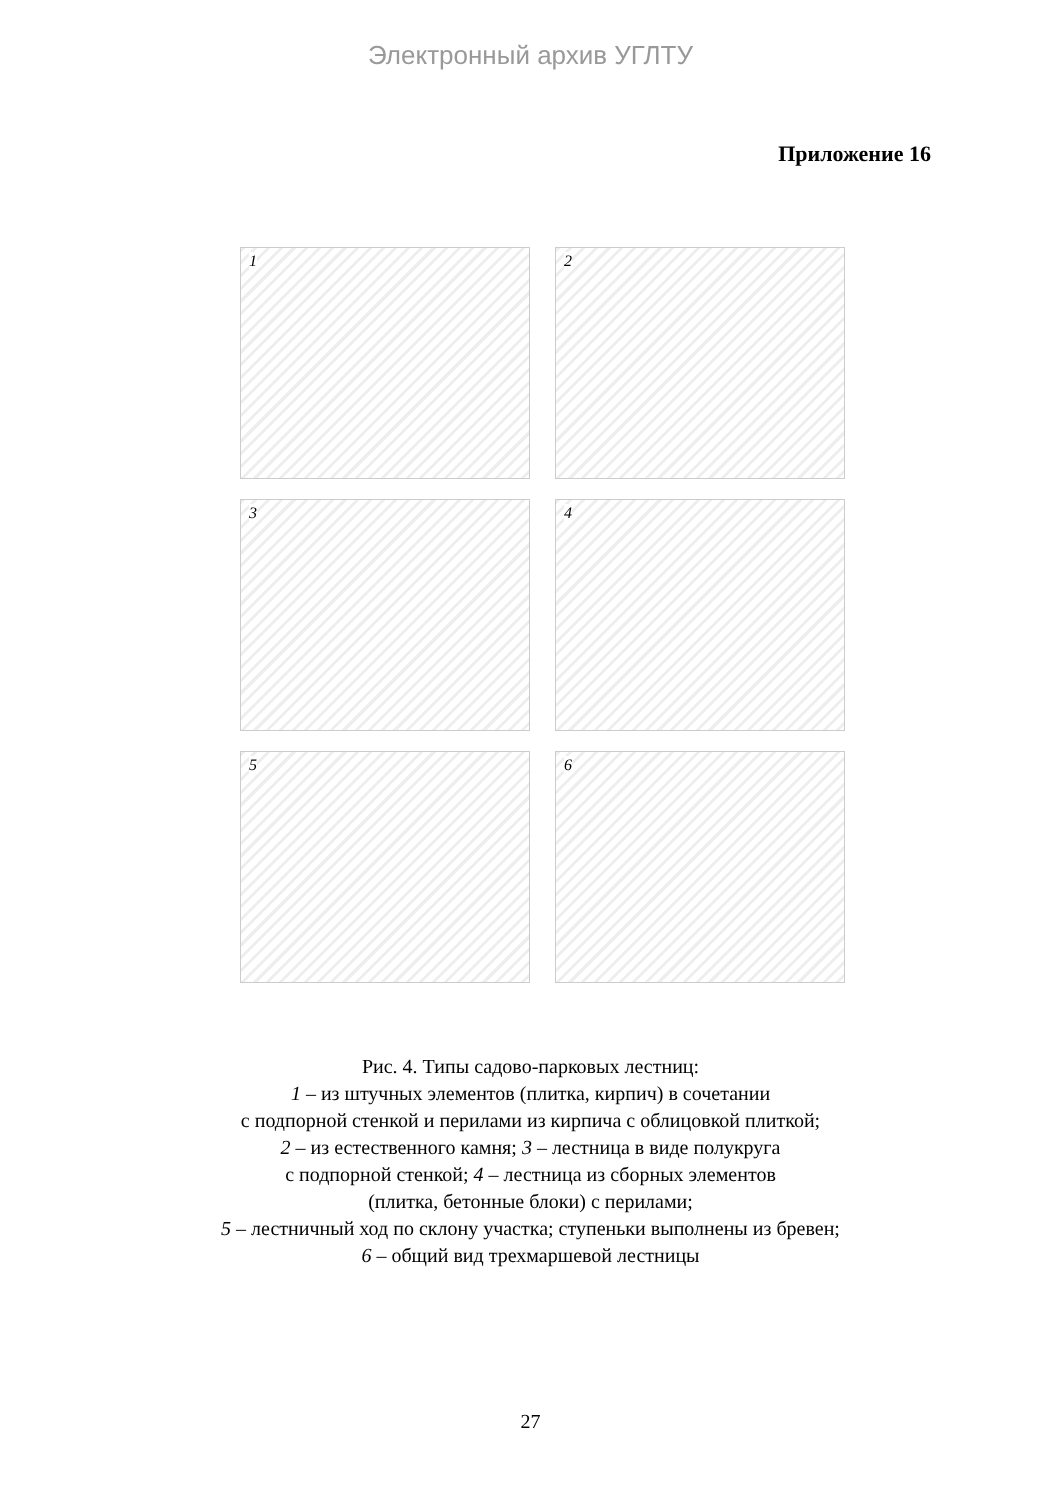Электронный архив УГЛТУ
Приложение 16
1
2
3
4
5
6
Рис. 4. Типы садово-парковых лестниц:
1 – из штучных элементов (плитка, кирпич) в сочетании
с подпорной стенкой и перилами из кирпича с облицовкой плиткой;
2 – из естественного камня; 3 – лестница в виде полукруга
с подпорной стенкой; 4 – лестница из сборных элементов
(плитка, бетонные блоки) с перилами;
5 – лестничный ход по склону участка; ступеньки выполнены из бревен;
6 – общий вид трехмаршевой лестницы
27